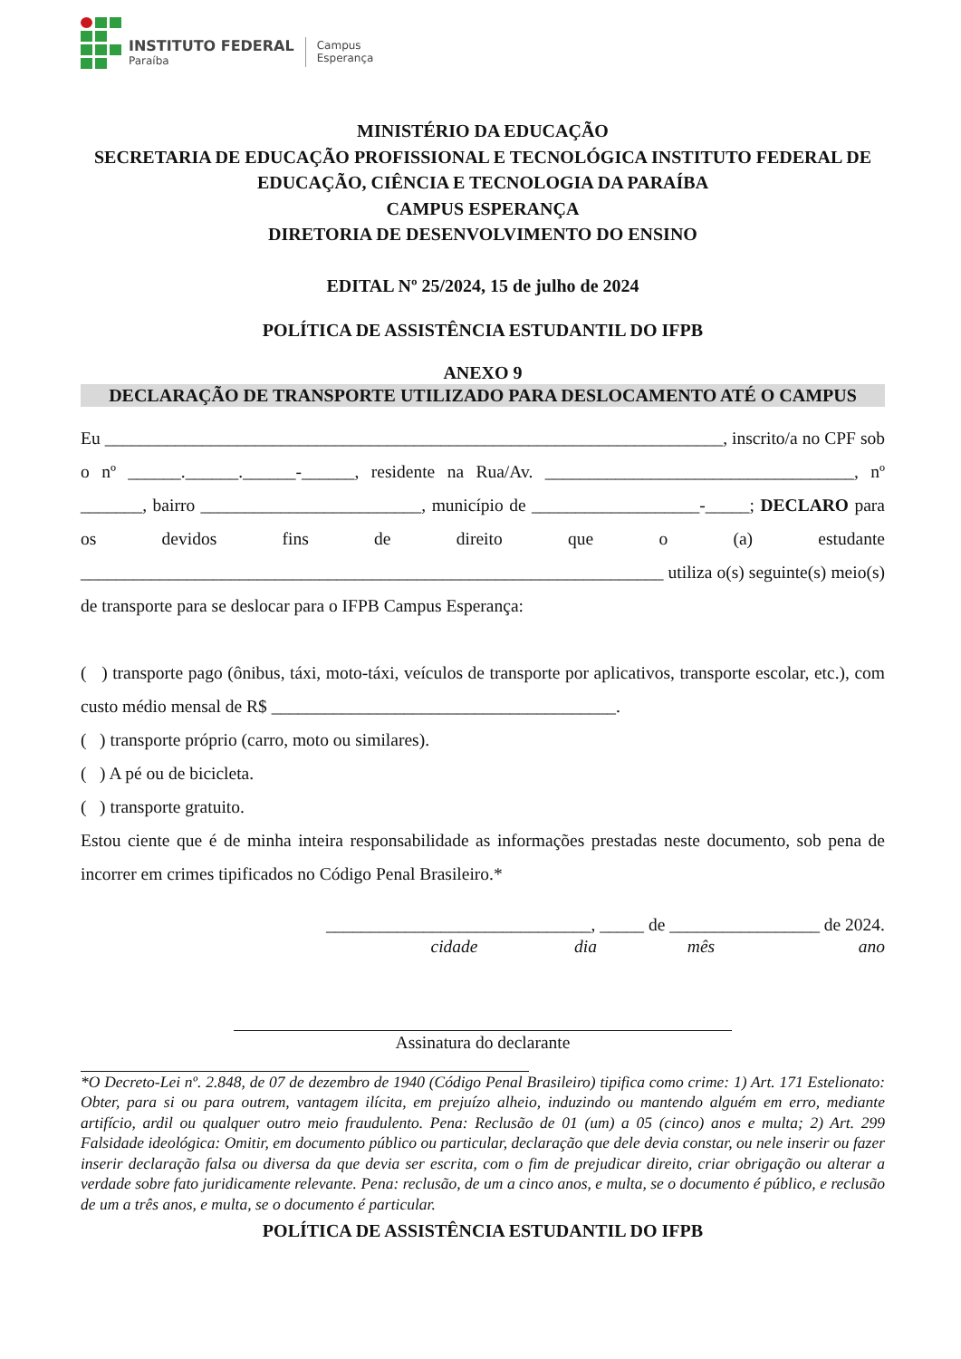INSTITUTO FEDERAL
Paraíba
Campus
Esperança
MINISTÉRIO DA EDUCAÇÃO
SECRETARIA DE EDUCAÇÃO PROFISSIONAL E TECNOLÓGICA INSTITUTO FEDERAL DE EDUCAÇÃO, CIÊNCIA E TECNOLOGIA DA PARAÍBA
CAMPUS ESPERANÇA
DIRETORIA DE DESENVOLVIMENTO DO ENSINO
EDITAL Nº 25/2024, 15 de julho de 2024
POLÍTICA DE ASSISTÊNCIA ESTUDANTIL DO IFPB
ANEXO 9
DECLARAÇÃO DE TRANSPORTE UTILIZADO PARA DESLOCAMENTO ATÉ O CAMPUS
Eu ______________________________________________________________________, inscrito/a no CPF sob o nº ______.______.______-______, residente na Rua/Av. ___________________________________, nº _______, bairro _________________________, município de ___________________-_____; DECLARO para os devidos fins de direito que o (a) estudante __________________________________________________________________ utiliza o(s) seguinte(s) meio(s) de transporte para se deslocar para o IFPB Campus Esperança:
( ) transporte pago (ônibus, táxi, moto-táxi, veículos de transporte por aplicativos, transporte escolar, etc.), com custo médio mensal de R$ _______________________________________.
( ) transporte próprio (carro, moto ou similares).
( ) A pé ou de bicicleta.
( ) transporte gratuito.
Estou ciente que é de minha inteira responsabilidade as informações prestadas neste documento, sob pena de incorrer em crimes tipificados no Código Penal Brasileiro.*
______________________________, _____ de _________________ de 2024.
cidade dia mês ano
Assinatura do declarante
*O Decreto-Lei nº. 2.848, de 07 de dezembro de 1940 (Código Penal Brasileiro) tipifica como crime: 1) Art. 171 Estelionato: Obter, para si ou para outrem, vantagem ilícita, em prejuízo alheio, induzindo ou mantendo alguém em erro, mediante artifício, ardil ou qualquer outro meio fraudulento. Pena: Reclusão de 01 (um) a 05 (cinco) anos e multa; 2) Art. 299 Falsidade ideológica: Omitir, em documento público ou particular, declaração que dele devia constar, ou nele inserir ou fazer inserir declaração falsa ou diversa da que devia ser escrita, com o fim de prejudicar direito, criar obrigação ou alterar a verdade sobre fato juridicamente relevante. Pena: reclusão, de um a cinco anos, e multa, se o documento é público, e reclusão de um a três anos, e multa, se o documento é particular.
POLÍTICA DE ASSISTÊNCIA ESTUDANTIL DO IFPB